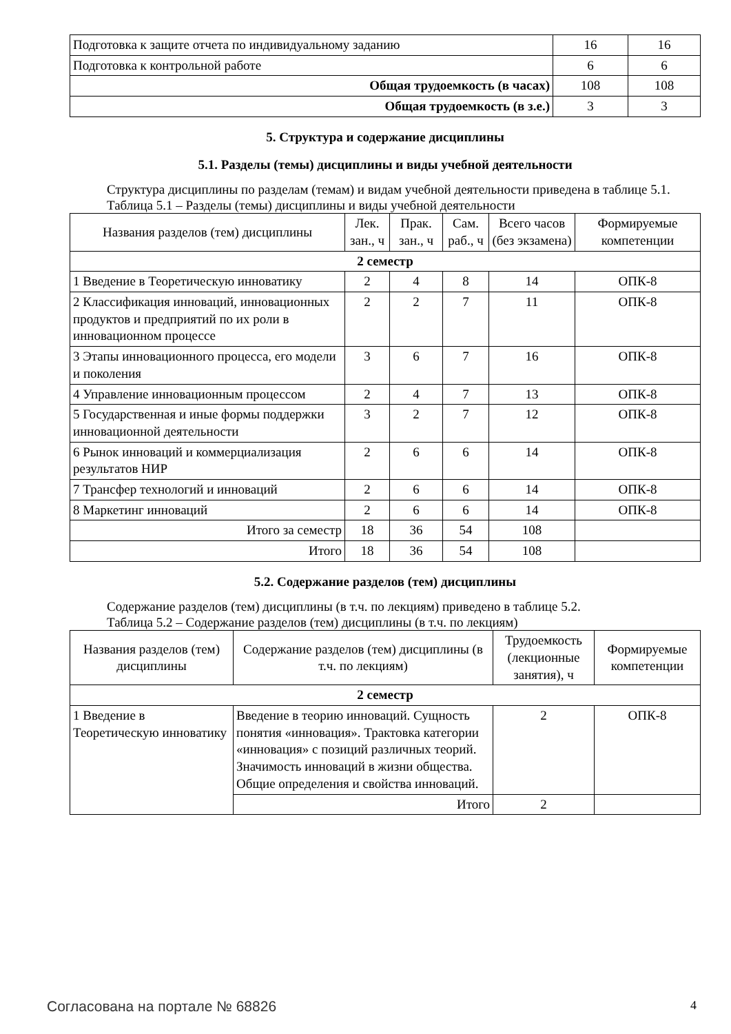| Подготовка к защите отчета по индивидуальному заданию | 16 | 16 |
| Подготовка к контрольной работе | 6 | 6 |
| Общая трудоемкость (в часах) | 108 | 108 |
| Общая трудоемкость (в з.е.) | 3 | 3 |
5. Структура и содержание дисциплины
5.1. Разделы (темы) дисциплины и виды учебной деятельности
Структура дисциплины по разделам (темам) и видам учебной деятельности приведена в таблице 5.1.
Таблица 5.1 – Разделы (темы) дисциплины и виды учебной деятельности
| Названия разделов (тем) дисциплины | Лек. зан., ч | Прак. зан., ч | Сам. раб., ч | Всего часов (без экзамена) | Формируемые компетенции |
| --- | --- | --- | --- | --- | --- |
| 2 семестр | | | | | |
| 1 Введение в Теоретическую инноватику | 2 | 4 | 8 | 14 | ОПК-8 |
| 2 Классификация инноваций, инновационных продуктов и предприятий по их роли в инновационном процессе | 2 | 2 | 7 | 11 | ОПК-8 |
| 3 Этапы инновационного процесса, его модели и поколения | 3 | 6 | 7 | 16 | ОПК-8 |
| 4 Управление инновационным процессом | 2 | 4 | 7 | 13 | ОПК-8 |
| 5 Государственная и иные формы поддержки инновационной деятельности | 3 | 2 | 7 | 12 | ОПК-8 |
| 6 Рынок инноваций и коммерциализация результатов НИР | 2 | 6 | 6 | 14 | ОПК-8 |
| 7 Трансфер технологий и инноваций | 2 | 6 | 6 | 14 | ОПК-8 |
| 8 Маркетинг инноваций | 2 | 6 | 6 | 14 | ОПК-8 |
| Итого за семестр | 18 | 36 | 54 | 108 | |
| Итого | 18 | 36 | 54 | 108 | |
5.2. Содержание разделов (тем) дисциплины
Содержание разделов (тем) дисциплины (в т.ч. по лекциям) приведено в таблице 5.2.
Таблица 5.2 – Содержание разделов (тем) дисциплины (в т.ч. по лекциям)
| Названия разделов (тем) дисциплины | Содержание разделов (тем) дисциплины (в т.ч. по лекциям) | Трудоемкость (лекционные занятия), ч | Формируемые компетенции |
| --- | --- | --- | --- |
| 2 семестр | | | |
| 1 Введение в Теоретическую инноватику | Введение в теорию инноваций. Сущность понятия «инновация». Трактовка категории «инновация» с позиций различных теорий. Значимость инноваций в жизни общества. Общие определения и свойства инноваций. | 2 | ОПК-8 |
| | Итого | 2 | |
Согласована на портале № 68826 4